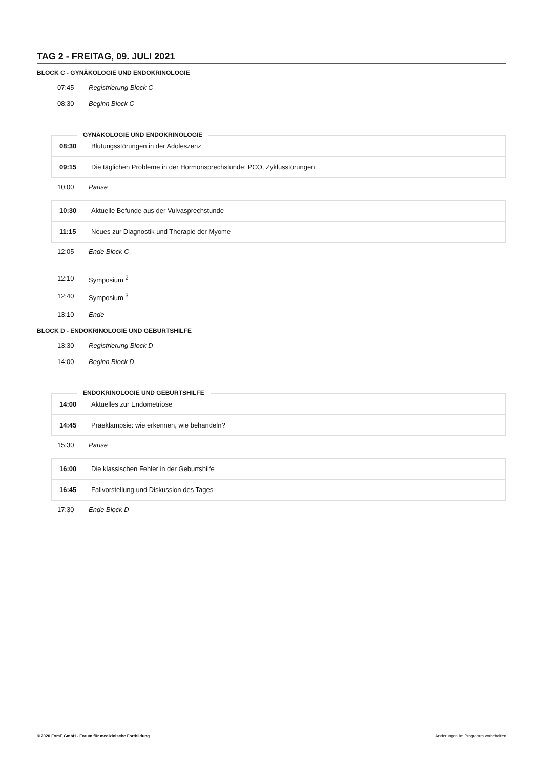TAG 2 - FREITAG, 09. JULI 2021
BLOCK C - GYNÄKOLOGIE UND ENDOKRINOLOGIE
07:45 Registrierung Block C
08:30 Beginn Block C
GYNÄKOLOGIE UND ENDOKRINOLOGIE
| 08:30 | Blutungsstörungen in der Adoleszenz |
| 09:15 | Die täglichen Probleme in der Hormonsprechstunde: PCO, Zyklusstörungen |
10:00 Pause
| 10:30 | Aktuelle Befunde aus der Vulvasprechstunde |
| 11:15 | Neues zur Diagnostik und Therapie der Myome |
12:05 Ende Block C
12:10 Symposium <sup>2</sup>
12:40 Symposium <sup>3</sup>
13:10 Ende
BLOCK D - ENDOKRINOLOGIE UND GEBURTSHILFE
13:30 Registrierung Block D
14:00 Beginn Block D
ENDOKRINOLOGIE UND GEBURTSHILFE
| 14:00 | Aktuelles zur Endometriose |
| 14:45 | Präeklampsie: wie erkennen, wie behandeln? |
15:30 Pause
| 16:00 | Die klassischen Fehler in der Geburtshilfe |
| 16:45 | Fallvorstellung und Diskussion des Tages |
17:30 Ende Block D
© 2020 FomF GmbH - Forum für medizinische Fortbildung Änderungen im Programm vorbehalten